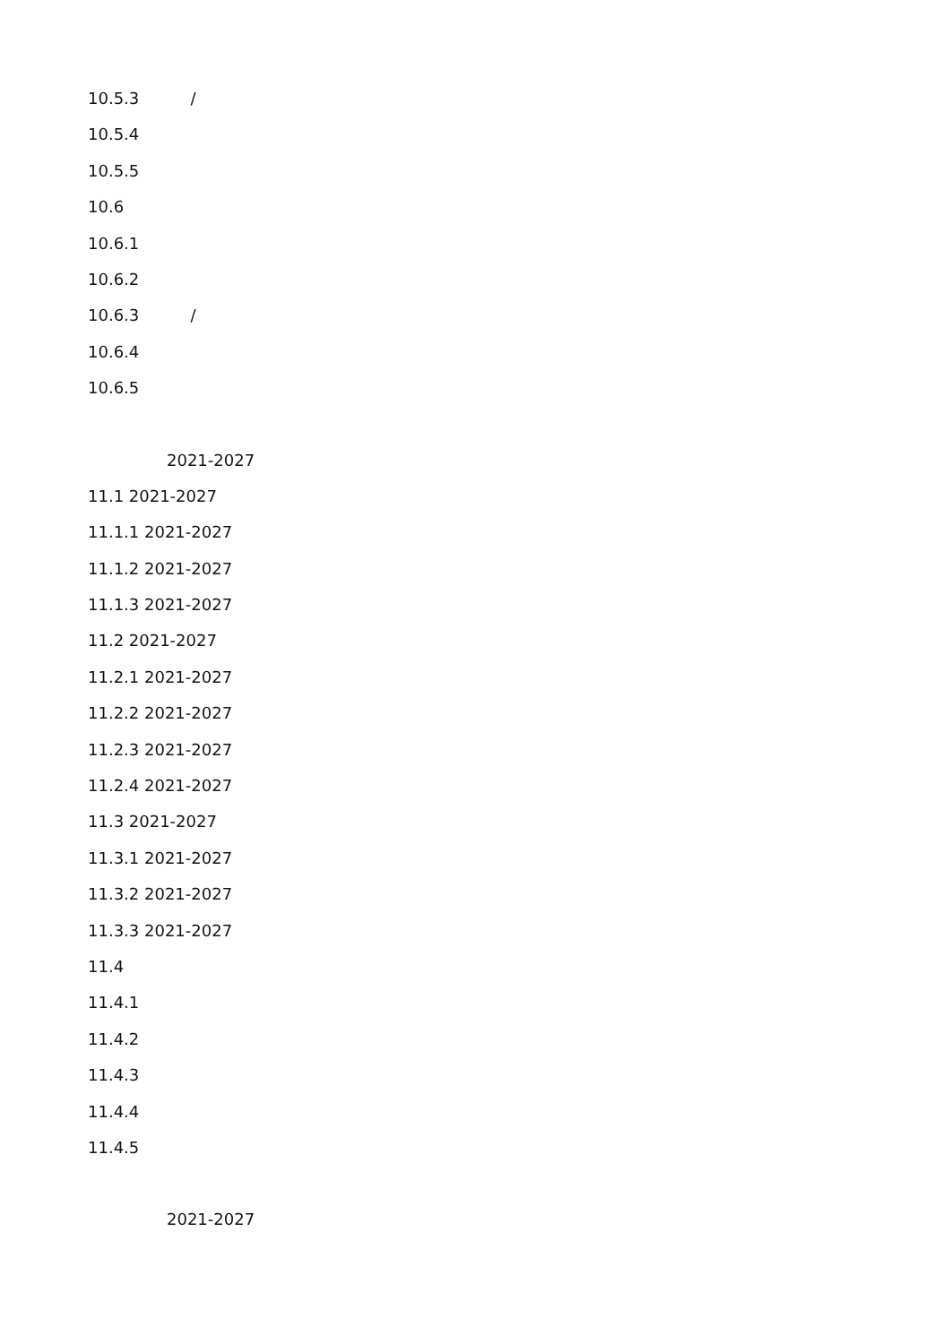10.5.3 /
10.5.4
10.5.5
10.6
10.6.1
10.6.2
10.6.3 /
10.6.4
10.6.5
2021-2027
11.1 2021-2027
11.1.1 2021-2027
11.1.2 2021-2027
11.1.3 2021-2027
11.2 2021-2027
11.2.1 2021-2027
11.2.2 2021-2027
11.2.3 2021-2027
11.2.4 2021-2027
11.3 2021-2027
11.3.1 2021-2027
11.3.2 2021-2027
11.3.3 2021-2027
11.4
11.4.1
11.4.2
11.4.3
11.4.4
11.4.5
2021-2027